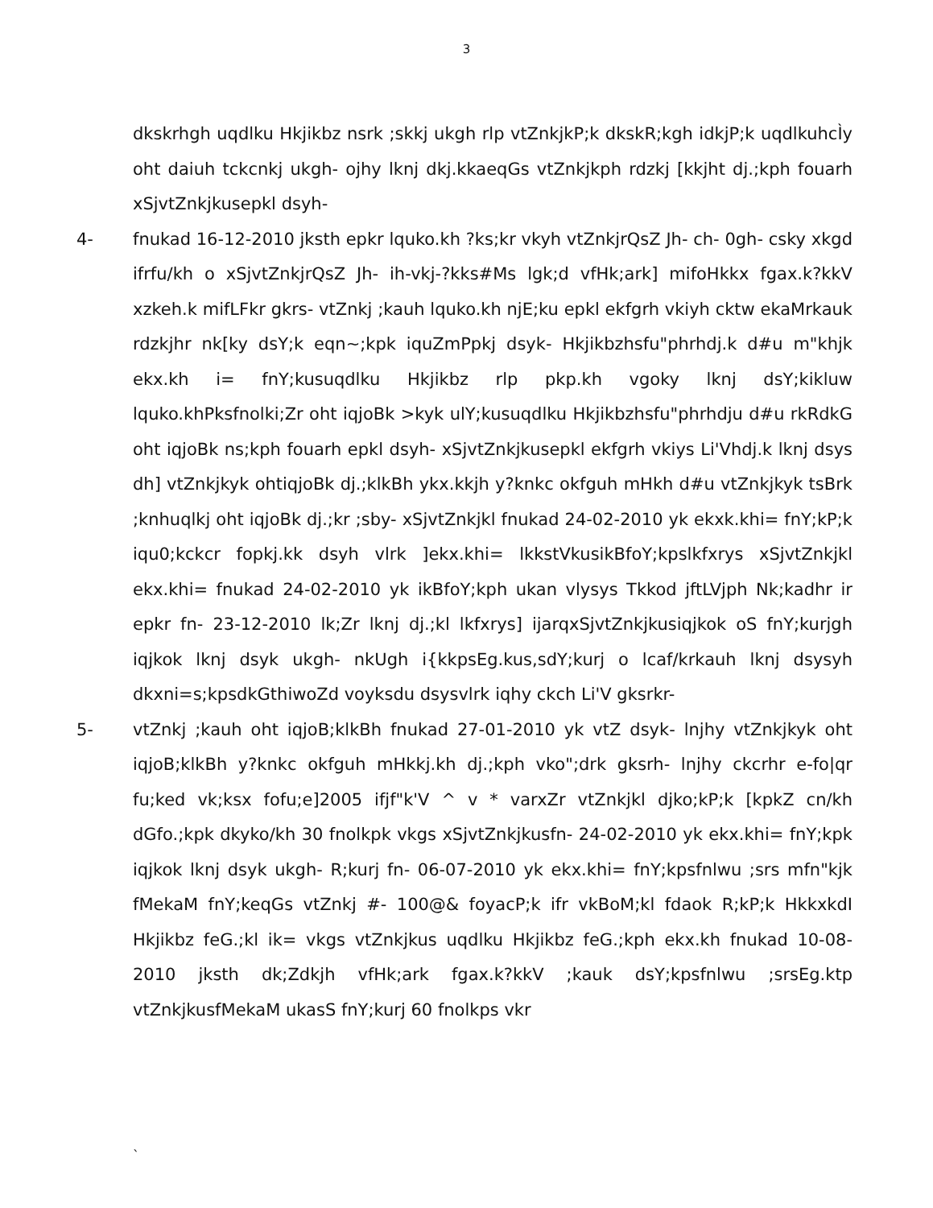3
dkskrhgh uqdlku Hkjikbz nsrk ;skkj ukgh rlp vtZnkjkP;k dkskR;kgh idkjP;k uqdlkuhcÌy oht daiuh tckcnkj ukgh- ojhy lknj dkj.kkaeqGs vtZnkjkph rdzkj [kkjht dj.;kph fouarh xSjvtZnkjkusepkl dsyh-
4- fnukad 16-12-2010 jksth epkr lquko.kh ?ks;kr vkyh vtZnkjrQsZ Jh- ch- 0gh- csky xkgd ifrfu/kh o xSjvtZnkjrQsZ Jh- ih-vkj-?kks#Ms lgk;d vfHk;ark] mifoHkkx fgax.k?kkV xzkeh.k mifLFkr gkrs- vtZnkj ;kauh lquko.kh njE;ku epkl ekfgrh vkiyh cktw ekaMrkauk rdzkjhr nk[ky dsY;k eqn~;kpk iquZmPpkj dsyk- Hkjikbzhsfu"phrhdj.k d#u m"khjk ekx.kh i= fnY;kusuqdlku Hkjikbz rlp pkp.kh vgoky lknj dsY;kikluw lquko.khPksfnolki;Zr oht iqjoBk >kyk ulY;kusuqdlku Hkjikbzhsfu"phrhdju d#u rkRdkG oht iqjoBk ns;kph fouarh epkl dsyh- xSjvtZnkjkusepkl ekfgrh vkiys Li'Vhdj.k lknj dsys dh] vtZnkjkyk ohtiqjoBk dj.;klkBh ykx.kkjh y?knkc okfguh mHkh d#u vtZnkjkyk tsBrk ;knhuqlkj oht iqjoBk dj.;kr ;sby- xSjvtZnkjkl fnukad 24-02-2010 yk ekxk.khi= fnY;kP;k iqu0;kckcr fopkj.kk dsyh vlrk ]ekx.khi= lkkstVkusikBfoY;kpslkfxrys xSjvtZnkjkl ekx.khi= fnukad 24-02-2010 yk ikBfoY;kph ukan vlysys Tkkod jftLVjph Nk;kadhr ir epkr fn- 23-12-2010 lk;Zr lknj dj.;kl lkfxrys] ijarqxSjvtZnkjkusiqjkok oS fnY;kurjgh iqjkok lknj dsyk ukgh- nkUgh i{kkpsEg.kus,sdY;kurj o lcaf/krkauh lknj dsysyh dkxni=s;kpsdkGthiwoZd voyksdu dsysvlrk iqhy ckch Li'V gksrkr-
5- vtZnkj ;kauh oht iqjoB;klkBh fnukad 27-01-2010 yk vtZ dsyk- lnjhy vtZnkjkyk oht iqjoB;klkBh y?knkc okfguh mHkkj.kh dj.;kph vko";drk gksrh- lnjhy ckcrhr e-fo|qr fu;ked vk;ksx fofu;e]2005 ifjf"k'V ^ v * varxZr vtZnkjkl djko;kP;k [kpkZ cn/kh dGfo.;kpk dkyko/kh 30 fnolkpk vkgs xSjvtZnkjkusfn- 24-02-2010 yk ekx.khi= fnY;kpk iqjkok lknj dsyk ukgh- R;kurj fn- 06-07-2010 yk ekx.khi= fnY;kpsfnlwu ;srs mfn"kjk fMekaM fnY;keqGs vtZnkj #- 100@& foyacP;k ifr vkBoM;kl fdaok R;kP;k HkkxkdI Hkjikbz feG.;kl ik= vkgs vtZnkjkus uqdlku Hkjikbz feG.;kph ekx.kh fnukad 10-08-2010 jksth dk;Zdkjh vfHk;ark fgax.k?kkV ;kauk dsY;kpsfnlwu ;srsEg.ktp vtZnkjkusfMekaM ukasS fnY;kurj 60 fnolkps vkr
`